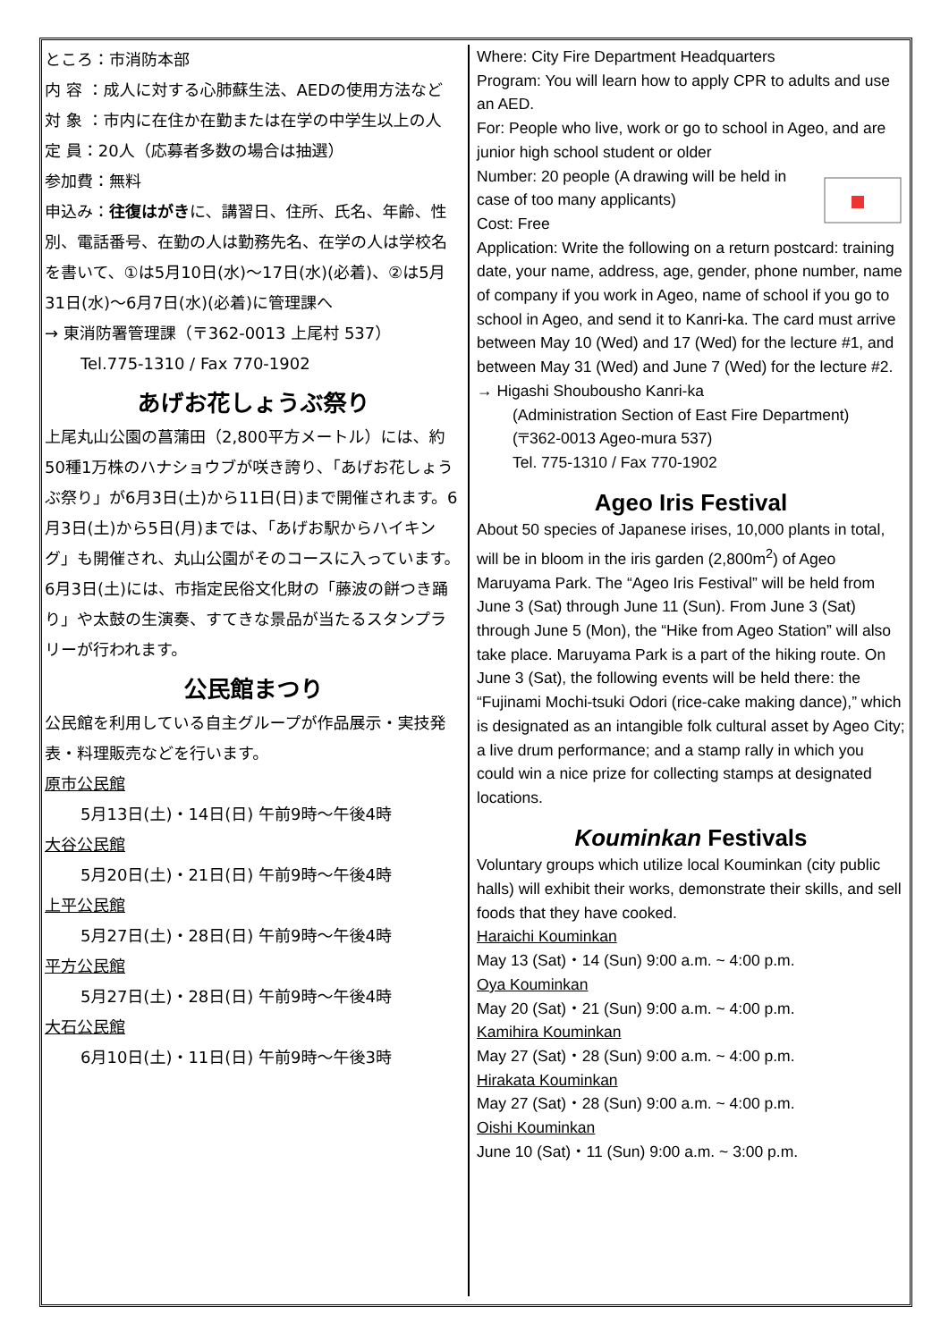ところ：市消防本部
内 容 ：成人に対する心肺蘇生法、AEDの使用方法など
対 象 ：市内に在住か在勤または在学の中学生以上の人
定 員：20人（応募者多数の場合は抽選）
参加費：無料
申込み：往復はがきに、講習日、住所、氏名、年齢、性別、電話番号、在勤の人は勤務先名、在学の人は学校名を書いて、①は5月10日(水)～17日(水)(必着)、②は5月31日(水)～6月7日(水)(必着)に管理課へ
→ 東消防署管理課（〒362-0013 上尾村 537）
Tel.775-1310 / Fax 770-1902
あげお花しょうぶ祭り
上尾丸山公園の菖蒲田（2,800平方メートル）には、約50種1万株のハナショウブが咲き誇り、「あげお花しょうぶ祭り」が6月3日(土)から11日(日)まで開催されます。6月3日(土)から5日(月)までは、「あげお駅からハイキング」も開催され、丸山公園がそのコースに入っています。6月3日(土)には、市指定民俗文化財の「藤波の餅つき踊り」や太鼓の生演奏、すてきな景品が当たるスタンプラリーが行われます。
公民館まつり
公民館を利用している自主グループが作品展示・実技発表・料理販売などを行います。
原市公民館
5月13日(土)・14日(日) 午前9時～午後4時
大谷公民館
5月20日(土)・21日(日) 午前9時～午後4時
上平公民館
5月27日(土)・28日(日) 午前9時～午後4時
平方公民館
5月27日(土)・28日(日) 午前9時～午後4時
大石公民館
6月10日(土)・11日(日) 午前9時～午後3時
Where: City Fire Department Headquarters
Program: You will learn how to apply CPR to adults and use an AED.
For: People who live, work or go to school in Ageo, and are junior high school student or older
Number: 20 people (A drawing will be held in case of too many applicants)
Cost: Free
Application: Write the following on a return postcard: training date, your name, address, age, gender, phone number, name of company if you work in Ageo, name of school if you go to school in Ageo, and send it to Kanri-ka. The card must arrive between May 10 (Wed) and 17 (Wed) for the lecture #1, and between May 31 (Wed) and June 7 (Wed) for the lecture #2.
→ Higashi Shoubousho Kanri-ka
(Administration Section of East Fire Department)
(〒362-0013 Ageo-mura 537)
Tel. 775-1310 / Fax 770-1902
Ageo Iris Festival
About 50 species of Japanese irises, 10,000 plants in total, will be in bloom in the iris garden (2,800m<sup>2</sup>) of Ageo Maruyama Park. The “Ageo Iris Festival” will be held from June 3 (Sat) through June 11 (Sun). From June 3 (Sat) through June 5 (Mon), the “Hike from Ageo Station” will also take place. Maruyama Park is a part of the hiking route. On June 3 (Sat), the following events will be held there: the “Fujinami Mochi-tsuki Odori (rice-cake making dance),” which is designated as an intangible folk cultural asset by Ageo City; a live drum performance; and a stamp rally in which you could win a nice prize for collecting stamps at designated locations.
Kouminkan Festivals
Voluntary groups which utilize local Kouminkan (city public halls) will exhibit their works, demonstrate their skills, and sell foods that they have cooked.
Haraichi Kouminkan
May 13 (Sat)・14 (Sun) 9:00 a.m. ~ 4:00 p.m.
Oya Kouminkan
May 20 (Sat)・21 (Sun) 9:00 a.m. ~ 4:00 p.m.
Kamihira Kouminkan
May 27 (Sat)・28 (Sun) 9:00 a.m. ~ 4:00 p.m.
Hirakata Kouminkan
May 27 (Sat)・28 (Sun) 9:00 a.m. ~ 4:00 p.m.
Oishi Kouminkan
June 10 (Sat)・11 (Sun) 9:00 a.m. ~ 3:00 p.m.